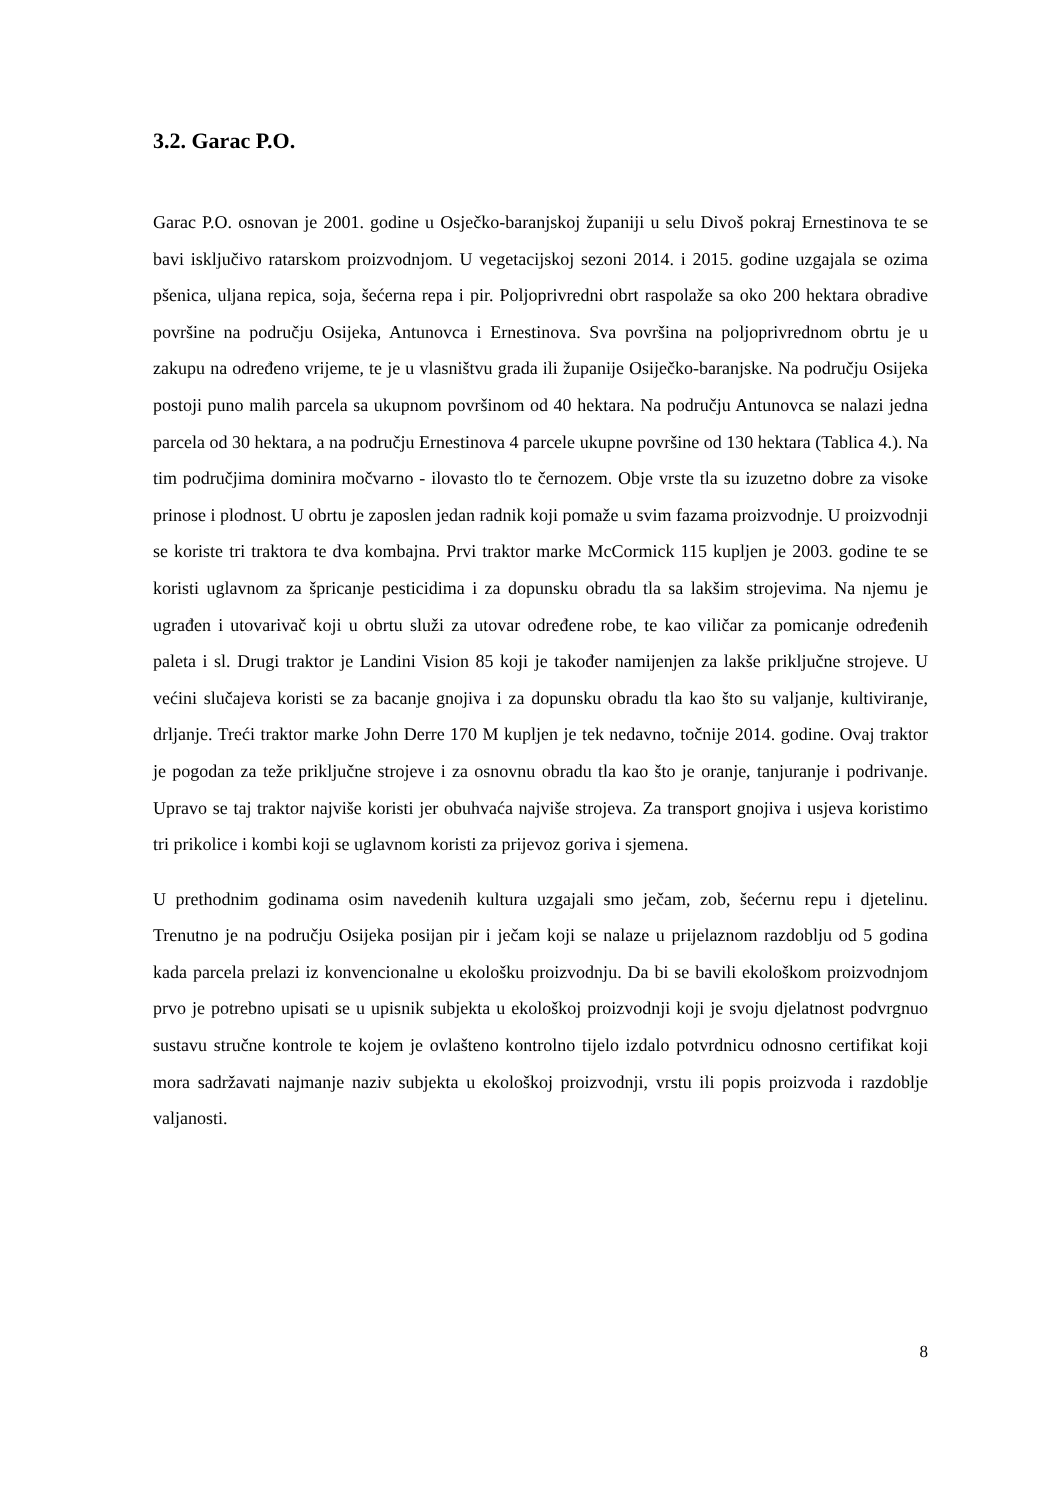3.2. Garac P.O.
Garac P.O. osnovan je 2001. godine u Osječko-baranjskoj županiji u selu Divoš pokraj Ernestinova te se bavi isključivo ratarskom proizvodnjom. U vegetacijskoj sezoni 2014. i 2015. godine uzgajala se ozima pšenica, uljana repica, soja, šećerna repa i pir. Poljoprivredni obrt raspolaže sa oko 200 hektara obradive površine na području Osijeka, Antunovca i Ernestinova. Sva površina na poljoprivrednom obrtu je u zakupu na određeno vrijeme, te je u vlasništvu grada ili županije Osiječko-baranjske. Na području Osijeka postoji puno malih parcela sa ukupnom površinom od 40 hektara. Na području Antunovca se nalazi jedna parcela od 30 hektara, a na području Ernestinova 4 parcele ukupne površine od 130 hektara (Tablica 4.). Na tim područjima dominira močvarno - ilovasto tlo te černozem. Obje vrste tla su izuzetno dobre za visoke prinose i plodnost. U obrtu je zaposlen jedan radnik koji pomaže u svim fazama proizvodnje. U proizvodnji se koriste tri traktora te dva kombajna. Prvi traktor marke McCormick 115 kupljen je 2003. godine te se koristi uglavnom za špricanje pesticidima i za dopunsku obradu tla sa lakšim strojevima. Na njemu je ugrađen i utovarivač koji u obrtu služi za utovar određene robe, te kao viličar za pomicanje određenih paleta i sl. Drugi traktor je Landini Vision 85 koji je također namijenjen za lakše priključne strojeve. U većini slučajeva koristi se za bacanje gnojiva i za dopunsku obradu tla kao što su valjanje, kultiviranje, drljanje. Treći traktor marke John Derre 170 M kupljen je tek nedavno, točnije 2014. godine. Ovaj traktor je pogodan za teže priključne strojeve i za osnovnu obradu tla kao što je oranje, tanjuranje i podrivanje. Upravo se taj traktor najviše koristi jer obuhvaća najviše strojeva. Za transport gnojiva i usjeva koristimo tri prikolice i kombi koji se uglavnom koristi za prijevoz goriva i sjemena.
U prethodnim godinama osim navedenih kultura uzgajali smo ječam, zob, šećernu repu i djetelinu. Trenutno je na području Osijeka posijan pir i ječam koji se nalaze u prijelaznom razdoblju od 5 godina kada parcela prelazi iz konvencionalne u ekološku proizvodnju. Da bi se bavili ekološkom proizvodnjom prvo je potrebno upisati se u upisnik subjekta u ekološkoj proizvodnji koji je svoju djelatnost podvrgnuo sustavu stručne kontrole te kojem je ovlašteno kontrolno tijelo izdalo potvrdnicu odnosno certifikat koji mora sadržavati najmanje naziv subjekta u ekološkoj proizvodnji, vrstu ili popis proizvoda i razdoblje valjanosti.
8